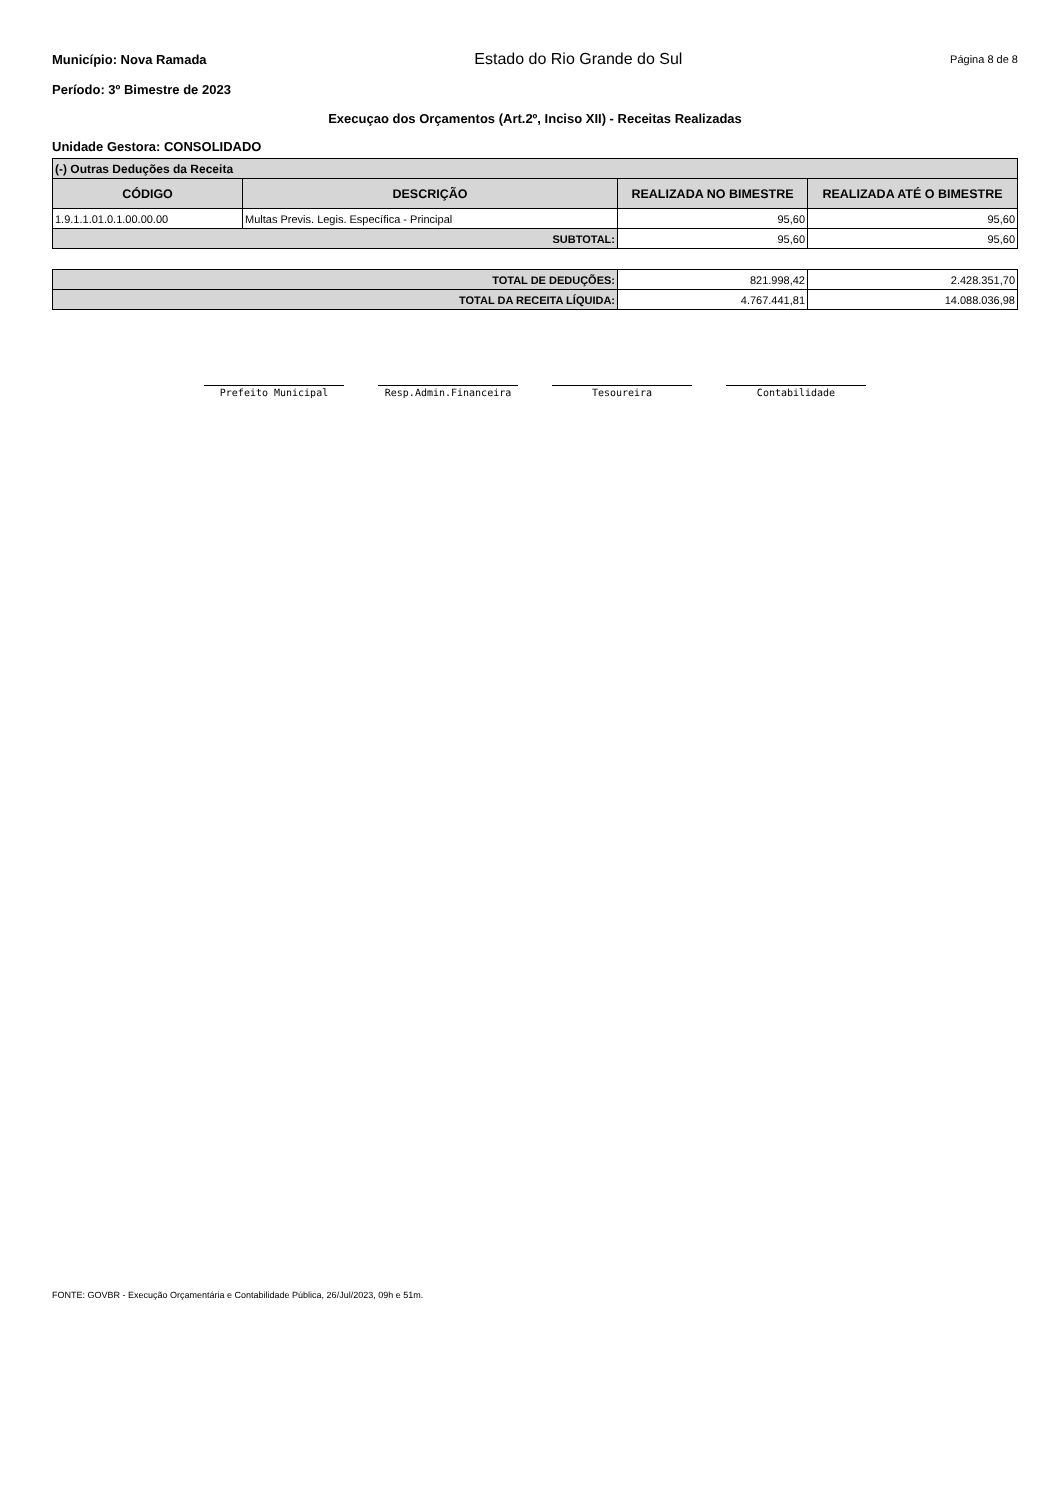Município: Nova Ramada Estado do Rio Grande do Sul Página 8 de 8
Período: 3º Bimestre de 2023
Execuçao dos Orçamentos (Art.2º, Inciso XII) - Receitas Realizadas
Unidade Gestora: CONSOLIDADO
| (-) Outras Deduções da Receita | | | |
| CÓDIGO | DESCRIÇÃO | REALIZADA NO BIMESTRE | REALIZADA ATÉ O BIMESTRE |
| 1.9.1.1.01.0.1.00.00.00 | Multas Previs. Legis. Específica - Principal | 95,60 | 95,60 |
| SUBTOTAL: | | 95,60 | 95,60 |
| TOTAL DE DEDUÇÕES: | 821.998,42 | 2.428.351,70 |
| TOTAL DA RECEITA LÍQUIDA: | 4.767.441,81 | 14.088.036,98 |
Prefeito Municipal Resp.Admin.Financeira Tesoureira Contabilidade
FONTE: GOVBR - Execução Orçamentária e Contabilidade Pública, 26/Jul/2023, 09h e 51m.